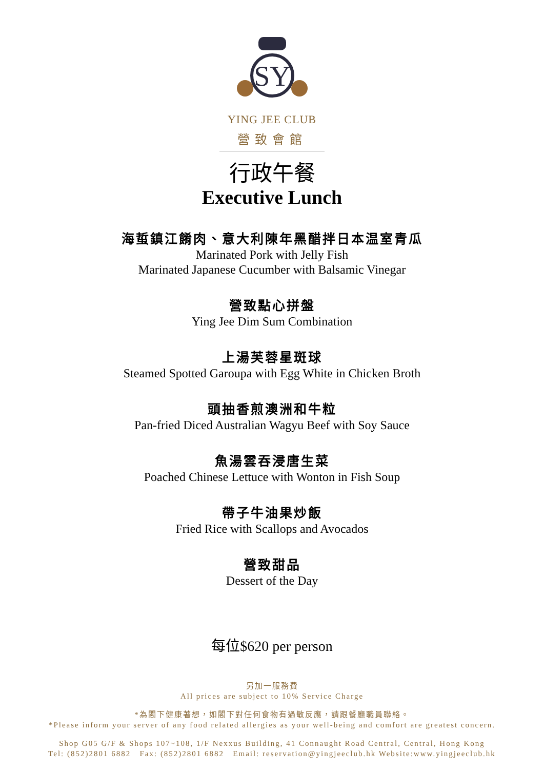SY
YING JEE CLUB
營致會館
行政午餐
Executive Lunch
海蜇鎮江餚肉、意大利陳年黑醋拌日本温室青瓜
Marinated Pork with Jelly Fish
Marinated Japanese Cucumber with Balsamic Vinegar
營致點心拼盤
Ying Jee Dim Sum Combination
上湯芙蓉星斑球
Steamed Spotted Garoupa with Egg White in Chicken Broth
頭抽香煎澳洲和牛粒
Pan-fried Diced Australian Wagyu Beef with Soy Sauce
魚湯雲吞浸唐生菜
Poached Chinese Lettuce with Wonton in Fish Soup
帶子牛油果炒飯
Fried Rice with Scallops and Avocados
營致甜品
Dessert of the Day
每位$620 per person
另加一服務費
All prices are subject to 10% Service Charge
*為閣下健康著想，如閣下對任何食物有過敏反應，請跟餐廳職員聯絡。
*Please inform your server of any food related allergies as your well-being and comfort are greatest concern.
Shop G05 G/F & Shops 107~108, 1/F Nexxus Building, 41 Connaught Road Central, Central, Hong Kong
Tel: (852)2801 6882 Fax: (852)2801 6882 Email: reservation@yingjeeclub.hk Website:www.yingjeeclub.hk